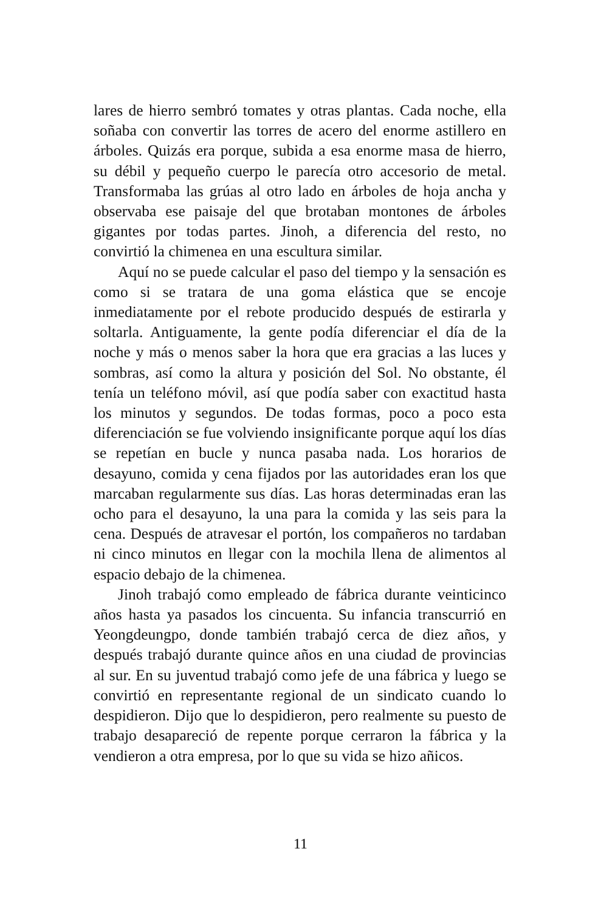lares de hierro sembró tomates y otras plantas. Cada noche, ella soñaba con convertir las torres de acero del enorme astillero en árboles. Quizás era porque, subida a esa enorme masa de hierro, su débil y pequeño cuerpo le parecía otro accesorio de metal. Transformaba las grúas al otro lado en árboles de hoja ancha y observaba ese paisaje del que brotaban montones de árboles gigantes por todas partes. Jinoh, a diferencia del resto, no convirtió la chimenea en una escultura similar.
Aquí no se puede calcular el paso del tiempo y la sensación es como si se tratara de una goma elástica que se encoje inmediatamente por el rebote producido después de estirarla y soltarla. Antiguamente, la gente podía diferenciar el día de la noche y más o menos saber la hora que era gracias a las luces y sombras, así como la altura y posición del Sol. No obstante, él tenía un teléfono móvil, así que podía saber con exactitud hasta los minutos y segundos. De todas formas, poco a poco esta diferenciación se fue volviendo insignificante porque aquí los días se repetían en bucle y nunca pasaba nada. Los horarios de desayuno, comida y cena fijados por las autoridades eran los que marcaban regularmente sus días. Las horas determinadas eran las ocho para el desayuno, la una para la comida y las seis para la cena. Después de atravesar el portón, los compañeros no tardaban ni cinco minutos en llegar con la mochila llena de alimentos al espacio debajo de la chimenea.
Jinoh trabajó como empleado de fábrica durante veinticinco años hasta ya pasados los cincuenta. Su infancia transcurrió en Yeongdeungpo, donde también trabajó cerca de diez años, y después trabajó durante quince años en una ciudad de provincias al sur. En su juventud trabajó como jefe de una fábrica y luego se convirtió en representante regional de un sindicato cuando lo despidieron. Dijo que lo despidieron, pero realmente su puesto de trabajo desapareció de repente porque cerraron la fábrica y la vendieron a otra empresa, por lo que su vida se hizo añicos.
11